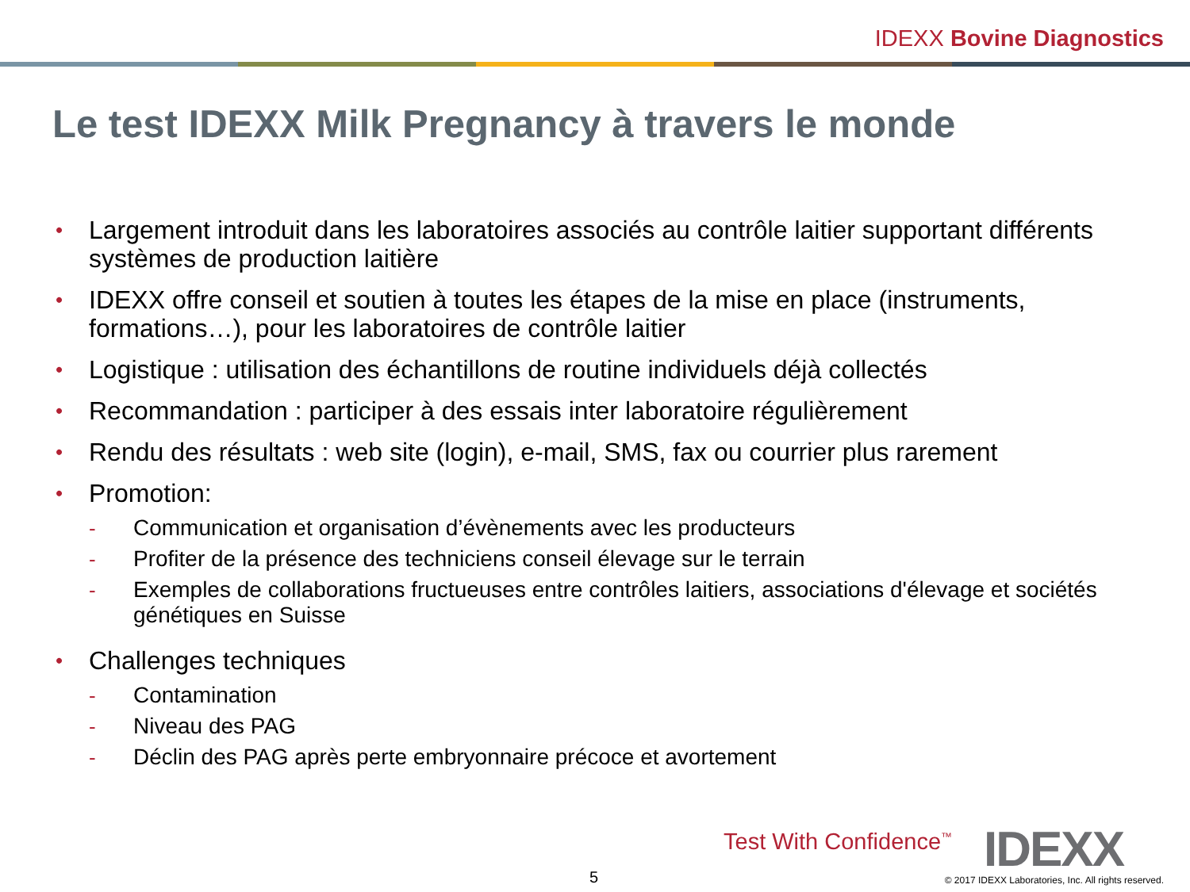IDEXX Bovine Diagnostics
Le test IDEXX Milk Pregnancy à travers le monde
• Largement introduit dans les laboratoires associés au contrôle laitier supportant différents systèmes de production laitière
• IDEXX offre conseil et soutien à toutes les étapes de la mise en place (instruments, formations…), pour les laboratoires de contrôle laitier
• Logistique : utilisation des échantillons de routine individuels déjà collectés
• Recommandation : participer à des essais inter laboratoire régulièrement
• Rendu des résultats : web site (login), e-mail, SMS, fax ou courrier plus rarement
•
Promotion:
- Communication et organisation d’évènements avec les producteurs
- Profiter de la présence des techniciens conseil élevage sur le terrain
- Exemples de collaborations fructueuses entre contrôles laitiers, associations d'élevage et sociétés génétiques en Suisse
•
Challenges techniques
- Contamination
- Niveau des PAG
- Déclin des PAG après perte embryonnaire précoce et avortement
Test With Confidence<sup>™</sup> IDEXX
5
© 2017 IDEXX Laboratories, Inc. All rights reserved.